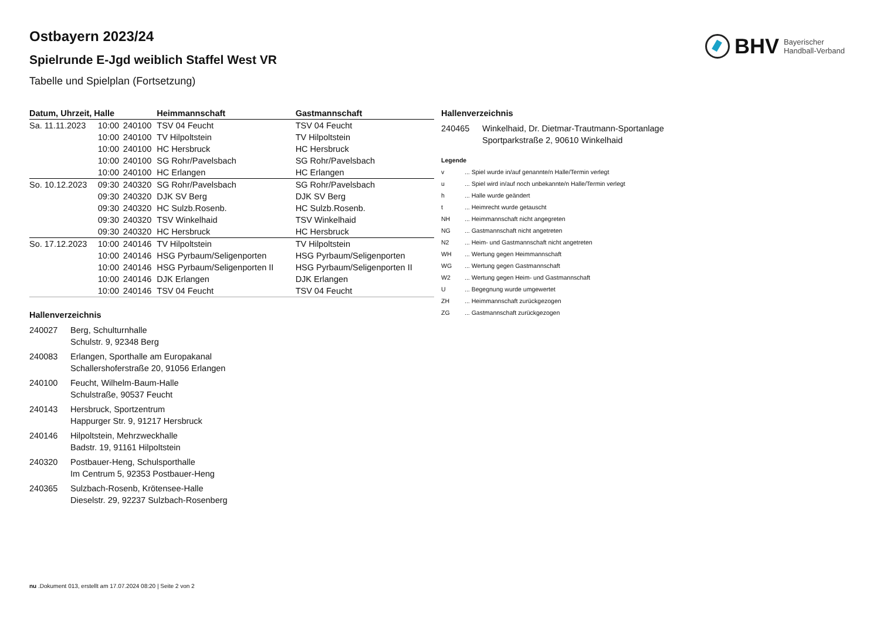BHV Bayerischer
Handball-Verband
Ostbayern 2023/24
Spielrunde E-Jgd weiblich Staffel West VR
Tabelle und Spielplan (Fortsetzung)
| Datum, Uhrzeit, Halle | | | Heimmannschaft | Gastmannschaft |
| --- | --- | --- | --- | --- |
| Sa. 11.11.2023 | 10:00 | 240100 | TSV 04 Feucht | TSV 04 Feucht |
| | 10:00 | 240100 | TV Hilpoltstein | TV Hilpoltstein |
| | 10:00 | 240100 | HC Hersbruck | HC Hersbruck |
| | 10:00 | 240100 | SG Rohr/Pavelsbach | SG Rohr/Pavelsbach |
| | 10:00 | 240100 | HC Erlangen | HC Erlangen |
| So. 10.12.2023 | 09:30 | 240320 | SG Rohr/Pavelsbach | SG Rohr/Pavelsbach |
| | 09:30 | 240320 | DJK SV Berg | DJK SV Berg |
| | 09:30 | 240320 | HC Sulzb.Rosenb. | HC Sulzb.Rosenb. |
| | 09:30 | 240320 | TSV Winkelhaid | TSV Winkelhaid |
| | 09:30 | 240320 | HC Hersbruck | HC Hersbruck |
| So. 17.12.2023 | 10:00 | 240146 | TV Hilpoltstein | TV Hilpoltstein |
| | 10:00 | 240146 | HSG Pyrbaum/Seligenporten | HSG Pyrbaum/Seligenporten |
| | 10:00 | 240146 | HSG Pyrbaum/Seligenporten II | HSG Pyrbaum/Seligenporten II |
| | 10:00 | 240146 | DJK Erlangen | DJK Erlangen |
| | 10:00 | 240146 | TSV 04 Feucht | TSV 04 Feucht |
Hallenverzeichnis
240027 Berg, Schulturnhalle
Schulstr. 9, 92348 Berg
240083 Erlangen, Sporthalle am Europakanal
Schallershoferstraße 20, 91056 Erlangen
240100 Feucht, Wilhelm-Baum-Halle
Schulstraße, 90537 Feucht
240143 Hersbruck, Sportzentrum
Happurger Str. 9, 91217 Hersbruck
240146 Hilpoltstein, Mehrzweckhalle
Badstr. 19, 91161 Hilpoltstein
240320 Postbauer-Heng, Schulsporthalle
Im Centrum 5, 92353 Postbauer-Heng
240365 Sulzbach-Rosenb, Krötensee-Halle
Dieselstr. 29, 92237 Sulzbach-Rosenberg
Hallenverzeichnis
240465 Winkelhaid, Dr. Dietmar-Trautmann-Sportanlage
Sportparkstraße 2, 90610 Winkelhaid
Legende
v... Spiel wurde in/auf genannte/n Halle/Termin verlegt
u... Spiel wird in/auf noch unbekannte/n Halle/Termin verlegt
h... Halle wurde geändert
t... Heimrecht wurde getauscht
NH... Heimmannschaft nicht angegreten
NG... Gastmannschaft nicht angetreten
N2... Heim- und Gastmannschaft nicht angetreten
WH... Wertung gegen Heimmannschaft
WG... Wertung gegen Gastmannschaft
W2... Wertung gegen Heim- und Gastmannschaft
U... Begegnung wurde umgewertet
ZH... Heimmannschaft zurückgezogen
ZG... Gastmannschaft zurückgezogen
nu .Dokument 013, erstellt am 17.07.2024 08:20 | Seite 2 von 2